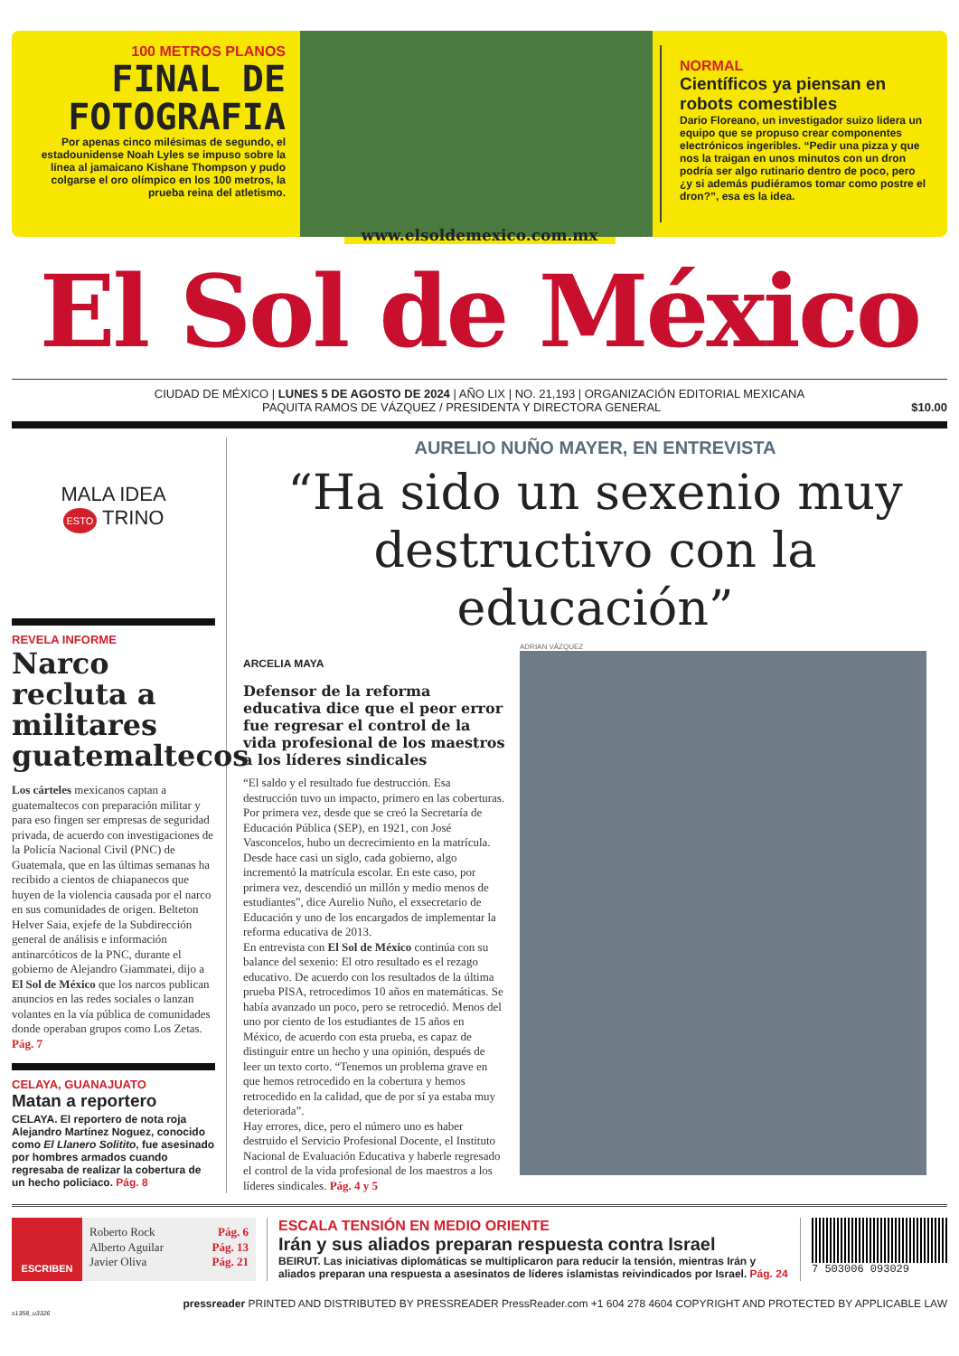100 METROS PLANOS
FINAL DE FOTOGRAFIA
Por apenas cinco milésimas de segundo, el estadounidense Noah Lyles se impuso sobre la línea al jamaicano Kishane Thompson y pudo colgarse el oro olímpico en los 100 metros, la prueba reina del atletismo.
NORMAL
Científicos ya piensan en robots comestibles
Dario Floreano, un investigador suizo lidera un equipo que se propuso crear componentes electrónicos ingeribles. “Pedir una pizza y que nos la traigan en unos minutos con un dron podría ser algo rutinario dentro de poco, pero ¿y si además pudiéramos tomar como postre el dron?”, esa es la idea.
www.elsoldemexico.com.mx
El Sol de México
CIUDAD DE MÉXICO | LUNES 5 DE AGOSTO DE 2024 | AÑO LIX | NO. 21,193 | ORGANIZACIÓN EDITORIAL MEXICANA
PAQUITA RAMOS DE VÁZQUEZ / PRESIDENTA Y DIRECTORA GENERAL $10.00
MALA IDEA
ESTO TRINO
REVELA INFORME
Narco recluta a militares guatemaltecos
Los cárteles mexicanos captan a guatemaltecos con preparación militar y para eso fingen ser empresas de seguridad privada, de acuerdo con investigaciones de la Policía Nacional Civil (PNC) de Guatemala, que en las últimas semanas ha recibido a cientos de chiapanecos que huyen de la violencia causada por el narco en sus comunidades de origen. Belteton Helver Saia, exjefe de la Subdirección general de análisis e información antinarcóticos de la PNC, durante el gobierno de Alejandro Giammatei, dijo a El Sol de México que los narcos publican anuncios en las redes sociales o lanzan volantes en la vía pública de comunidades donde operaban grupos como Los Zetas. Pág. 7
CELAYA, GUANAJUATO
Matan a reportero
CELAYA. El reportero de nota roja Alejandro Martínez Noguez, conocido como El Llanero Solitito, fue asesinado por hombres armados cuando regresaba de realizar la cobertura de un hecho policiaco. Pág. 8
AURELIO NUÑO MAYER, EN ENTREVISTA
“Ha sido un sexenio muy destructivo con la educación”
ARCELIA MAYA
Defensor de la reforma educativa dice que el peor error fue regresar el control de la vida profesional de los maestros a los líderes sindicales
“El saldo y el resultado fue destrucción. Esa destrucción tuvo un impacto, primero en las coberturas. Por primera vez, desde que se creó la Secretaría de Educación Pública (SEP), en 1921, con José Vasconcelos, hubo un decrecimiento en la matrícula. Desde hace casi un siglo, cada gobierno, algo incrementó la matrícula escolar. En este caso, por primera vez, descendió un millón y medio menos de estudiantes”, dice Aurelio Nuño, el exsecretario de Educación y uno de los encargados de implementar la reforma educativa de 2013.
En entrevista con El Sol de México continúa con su balance del sexenio: El otro resultado es el rezago educativo. De acuerdo con los resultados de la última prueba PISA, retrocedimos 10 años en matemáticas. Se había avanzado un poco, pero se retrocedió. Menos del uno por ciento de los estudiantes de 15 años en México, de acuerdo con esta prueba, es capaz de distinguir entre un hecho y una opinión, después de leer un texto corto. “Tenemos un problema grave en que hemos retrocedido en la cobertura y hemos retrocedido en la calidad, que de por sí ya estaba muy deteriorada”.
Hay errores, dice, pero el número uno es haber destruido el Servicio Profesional Docente, el Instituto Nacional de Evaluación Educativa y haberle regresado el control de la vida profesional de los maestros a los líderes sindicales. Pág. 4 y 5
ADRIAN VÁZQUEZ
ESCRIBEN
Roberto Rock Pág. 6
Alberto Aguilar Pág. 13
Javier Oliva Pág. 21
ESCALA TENSIÓN EN MEDIO ORIENTE
Irán y sus aliados preparan respuesta contra Israel
BEIRUT. Las iniciativas diplomáticas se multiplicaron para reducir la tensión, mientras Irán y aliados preparan una respuesta a asesinatos de líderes islamistas reivindicados por Israel. Pág. 24
7 503006 093029
pressreader PRINTED AND DISTRIBUTED BY PRESSREADER PressReader.com +1 604 278 4604 COPYRIGHT AND PROTECTED BY APPLICABLE LAW
s1358_u3326